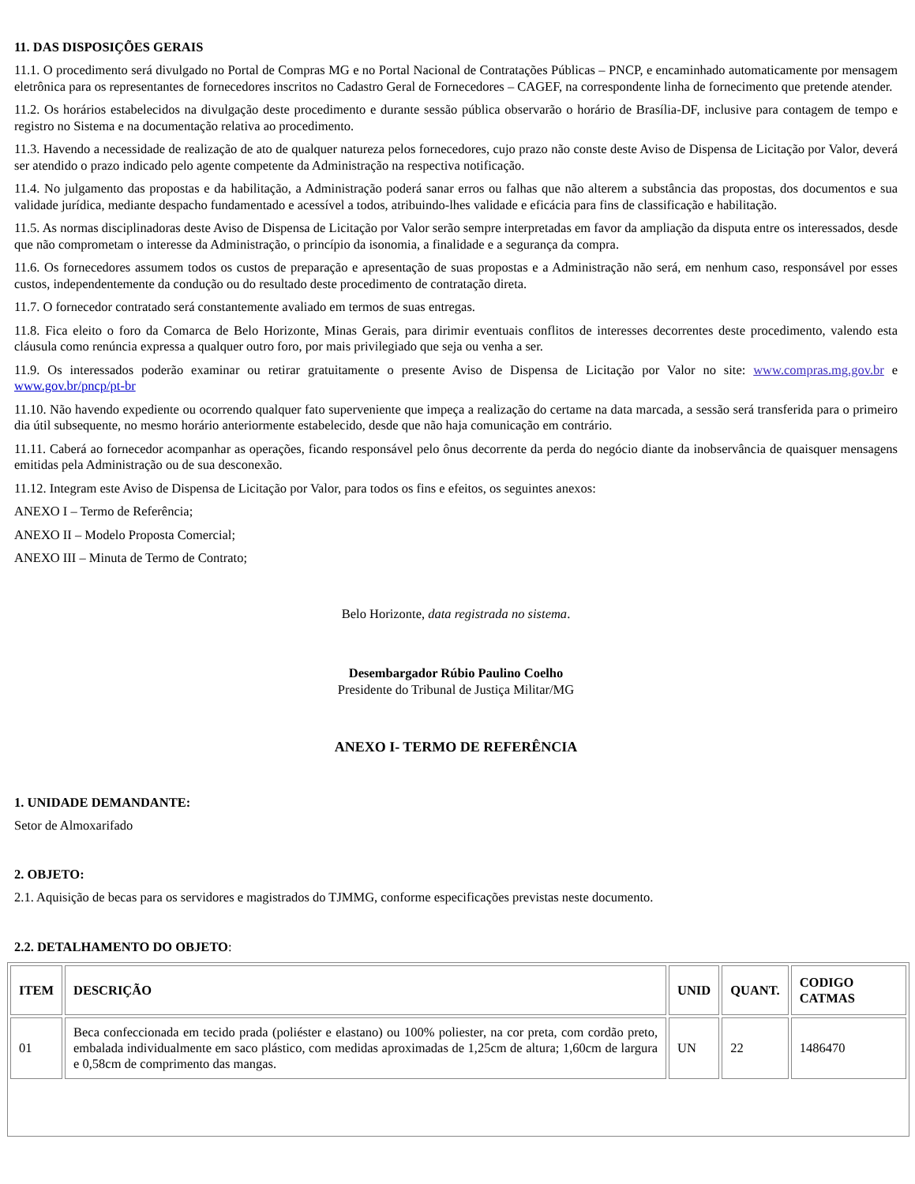11. DAS DISPOSIÇÕES GERAIS
11.1. O procedimento será divulgado no Portal de Compras MG e no Portal Nacional de Contratações Públicas – PNCP, e encaminhado automaticamente por mensagem eletrônica para os representantes de fornecedores inscritos no Cadastro Geral de Fornecedores – CAGEF, na correspondente linha de fornecimento que pretende atender.
11.2. Os horários estabelecidos na divulgação deste procedimento e durante sessão pública observarão o horário de Brasília-DF, inclusive para contagem de tempo e registro no Sistema e na documentação relativa ao procedimento.
11.3. Havendo a necessidade de realização de ato de qualquer natureza pelos fornecedores, cujo prazo não conste deste Aviso de Dispensa de Licitação por Valor, deverá ser atendido o prazo indicado pelo agente competente da Administração na respectiva notificação.
11.4. No julgamento das propostas e da habilitação, a Administração poderá sanar erros ou falhas que não alterem a substância das propostas, dos documentos e sua validade jurídica, mediante despacho fundamentado e acessível a todos, atribuindo-lhes validade e eficácia para fins de classificação e habilitação.
11.5. As normas disciplinadoras deste Aviso de Dispensa de Licitação por Valor serão sempre interpretadas em favor da ampliação da disputa entre os interessados, desde que não comprometam o interesse da Administração, o princípio da isonomia, a finalidade e a segurança da compra.
11.6. Os fornecedores assumem todos os custos de preparação e apresentação de suas propostas e a Administração não será, em nenhum caso, responsável por esses custos, independentemente da condução ou do resultado deste procedimento de contratação direta.
11.7. O fornecedor contratado será constantemente avaliado em termos de suas entregas.
11.8. Fica eleito o foro da Comarca de Belo Horizonte, Minas Gerais, para dirimir eventuais conflitos de interesses decorrentes deste procedimento, valendo esta cláusula como renúncia expressa a qualquer outro foro, por mais privilegiado que seja ou venha a ser.
11.9. Os interessados poderão examinar ou retirar gratuitamente o presente Aviso de Dispensa de Licitação por Valor no site: www.compras.mg.gov.br e www.gov.br/pncp/pt-br
11.10. Não havendo expediente ou ocorrendo qualquer fato superveniente que impeça a realização do certame na data marcada, a sessão será transferida para o primeiro dia útil subsequente, no mesmo horário anteriormente estabelecido, desde que não haja comunicação em contrário.
11.11. Caberá ao fornecedor acompanhar as operações, ficando responsável pelo ônus decorrente da perda do negócio diante da inobservância de quaisquer mensagens emitidas pela Administração ou de sua desconexão.
11.12. Integram este Aviso de Dispensa de Licitação por Valor, para todos os fins e efeitos, os seguintes anexos:
ANEXO I – Termo de Referência;
ANEXO II – Modelo Proposta Comercial;
ANEXO III – Minuta de Termo de Contrato;
Belo Horizonte, data registrada no sistema.
Desembargador Rúbio Paulino Coelho
Presidente do Tribunal de Justiça Militar/MG
ANEXO I- TERMO DE REFERÊNCIA
1. UNIDADE DEMANDANTE:
Setor de Almoxarifado
2. OBJETO:
2.1. Aquisição de becas para os servidores e magistrados do TJMMG, conforme especificações previstas neste documento.
2.2. DETALHAMENTO DO OBJETO:
| ITEM | DESCRIÇÃO | UNID | QUANT. | CODIGO CATMAS |
| --- | --- | --- | --- | --- |
| 01 | Beca confeccionada em tecido prada (poliéster e elastano) ou 100% poliester, na cor preta, com cordão preto, embalada individualmente em saco plástico, com medidas aproximadas de 1,25cm de altura; 1,60cm de largura e 0,58cm de comprimento das mangas. | UN | 22 | 1486470 |